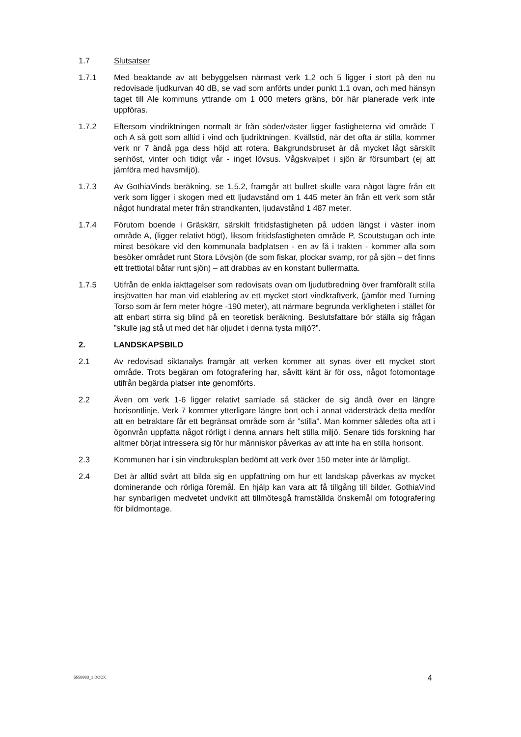1.7 Slutsatser
1.7.1 Med beaktande av att bebyggelsen närmast verk 1,2 och 5 ligger i stort på den nu redovisade ljudkurvan 40 dB, se vad som anförts under punkt 1.1 ovan, och med hänsyn taget till Ale kommuns yttrande om 1 000 meters gräns, bör här planerade verk inte uppföras.
1.7.2 Eftersom vindriktningen normalt är från söder/väster ligger fastigheterna vid område T och A så gott som alltid i vind och ljudriktningen. Kvällstid, när det ofta är stilla, kommer verk nr 7 ändå pga dess höjd att rotera. Bakgrundsbruset är då mycket lågt särskilt senhöst, vinter och tidigt vår - inget lövsus. Vågskvalpet i sjön är försumbart (ej att jämföra med havsmiljö).
1.7.3 Av GothiaVinds beräkning, se 1.5.2, framgår att bullret skulle vara något lägre från ett verk som ligger i skogen med ett ljudavstånd om 1 445 meter än från ett verk som står något hundratal meter från strandkanten, ljudavstånd 1 487 meter.
1.7.4 Förutom boende i Gräskärr, särskilt fritidsfastigheten på udden längst i väster inom område A, (ligger relativt högt), liksom fritidsfastigheten område P, Scoutstugan och inte minst besökare vid den kommunala badplatsen - en av få i trakten - kommer alla som besöker området runt Stora Lövsjön (de som fiskar, plockar svamp, ror på sjön – det finns ett trettiotal båtar runt sjön) – att drabbas av en konstant bullermatta.
1.7.5 Utifrån de enkla iakttagelser som redovisats ovan om ljudutbredning över framförallt stilla insjövatten har man vid etablering av ett mycket stort vindkraftverk, (jämför med Turning Torso som är fem meter högre -190 meter), att närmare begrunda verkligheten i stället för att enbart stirra sig blind på en teoretisk beräkning. Beslutsfattare bör ställa sig frågan ”skulle jag stå ut med det här oljudet i denna tysta miljö?”.
2. LANDSKAPSBILD
2.1 Av redovisad siktanalys framgår att verken kommer att synas över ett mycket stort område. Trots begäran om fotografering har, såvitt känt är för oss, något fotomontage utifrån begärda platser inte genomförts.
2.2 Även om verk 1-6 ligger relativt samlade så stäcker de sig ändå över en längre horisontlinje. Verk 7 kommer ytterligare längre bort och i annat vädersträck detta medför att en betraktare får ett begränsat område som är ”stilla”. Man kommer således ofta att i ögonvrån uppfatta något rörligt i denna annars helt stilla miljö. Senare tids forskning har alltmer börjat intressera sig för hur människor påverkas av att inte ha en stilla horisont.
2.3 Kommunen har i sin vindbruksplan bedömt att verk över 150 meter inte är lämpligt.
2.4 Det är alltid svårt att bilda sig en uppfattning om hur ett landskap påverkas av mycket dominerande och rörliga föremål. En hjälp kan vara att få tillgång till bilder. GothiaVind har synbarligen medvetet undvikit att tillmötesgå framställda önskemål om fotografering för bildmontage.
5556983_1.DOCX 4